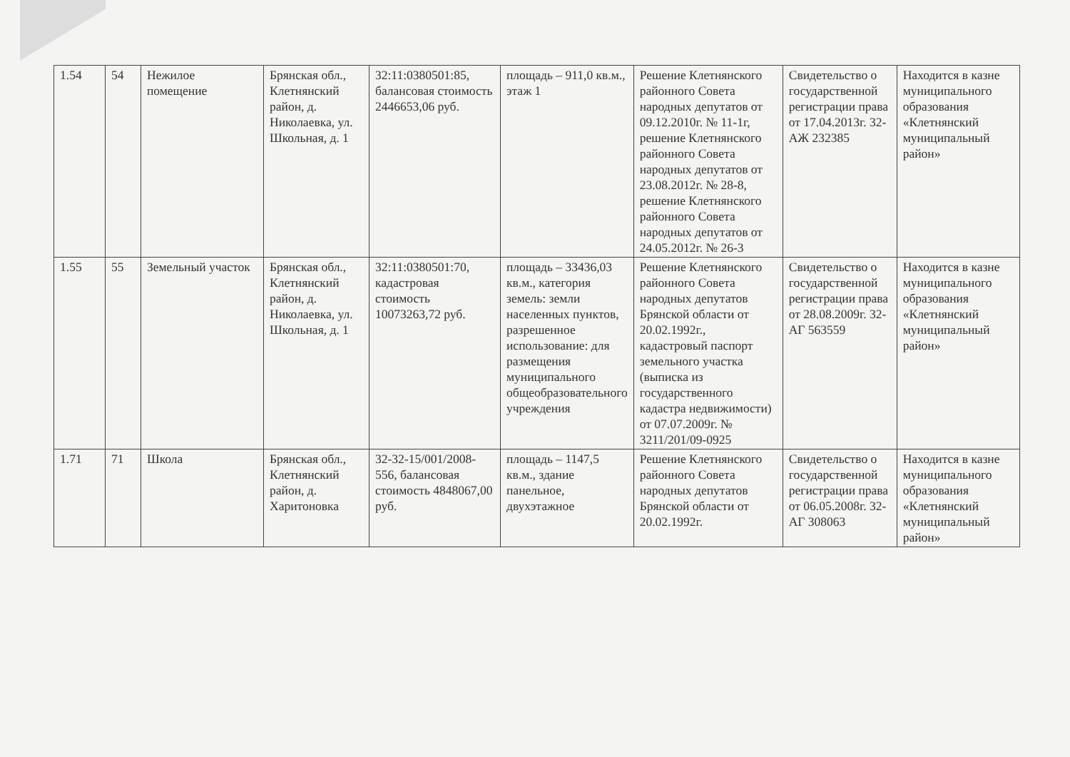| 1.54 | 54 | Нежилое помещение | Брянская обл., Клетнянский район, д. Николаевка, ул. Школьная, д. 1 | 32:11:0380501:85, балансовая стоимость 2446653,06 руб. | площадь – 911,0 кв.м., этаж 1 | Решение Клетнянского районного Совета народных депутатов от 09.12.2010г. № 11-1г, решение Клетнянского районного Совета народных депутатов от 23.08.2012г. № 28-8, решение Клетнянского районного Совета народных депутатов от 24.05.2012г. № 26-3 | Свидетельство о государственной регистрации права от 17.04.2013г. 32-АЖ 232385 | Находится в казне муниципального образования «Клетнянский муниципальный район» |
| 1.55 | 55 | Земельный участок | Брянская обл., Клетнянский район, д. Николаевка, ул. Школьная, д. 1 | 32:11:0380501:70, кадастровая стоимость 10073263,72 руб. | площадь – 33436,03 кв.м., категория земель: земли населенных пунктов, разрешенное использование: для размещения муниципального общеобразовательного учреждения | Решение Клетнянского районного Совета народных депутатов Брянской области от 20.02.1992г., кадастровый паспорт земельного участка (выписка из государственного кадастра недвижимости) от 07.07.2009г. № 3211/201/09-0925 | Свидетельство о государственной регистрации права от 28.08.2009г. 32-АГ 563559 | Находится в казне муниципального образования «Клетнянский муниципальный район» |
| 1.71 | 71 | Школа | Брянская обл., Клетнянский район, д. Харитоновка | 32-32-15/001/2008-556, балансовая стоимость 4848067,00 руб. | площадь – 1147,5 кв.м., здание панельное, двухэтажное | Решение Клетнянского районного Совета народных депутатов Брянской области от 20.02.1992г. | Свидетельство о государственной регистрации права от 06.05.2008г. 32-АГ 308063 | Находится в казне муниципального образования «Клетнянский муниципальный район» |